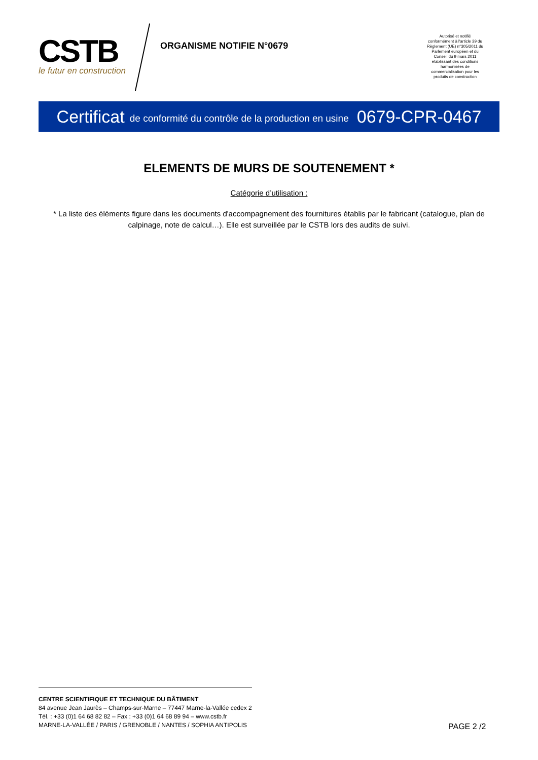CSTB
le futur en construction
ORGANISME NOTIFIE N°0679
Autorisé et notifié conformément à l'article 39 du Règlement (UE) n°305/2011 du Parlement européen et du Conseil du 9 mars 2011 établissant des conditions harmonisées de commercialisation pour les produits de construction
Certificat de conformité du contrôle de la production en usine 0679-CPR-0467
ELEMENTS DE MURS DE SOUTENEMENT *
Catégorie d’utilisation :
* La liste des éléments figure dans les documents d'accompagnement des fournitures établis par le fabricant (catalogue, plan de calpinage, note de calcul…). Elle est surveillée par le CSTB lors des audits de suivi.
CENTRE SCIENTIFIQUE ET TECHNIQUE DU BÂTIMENT
84 avenue Jean Jaurès – Champs-sur-Marne – 77447 Marne-la-Vallée cedex 2
Tél. : +33 (0)1 64 68 82 82 – Fax : +33 (0)1 64 68 89 94 – www.cstb.fr
MARNE-LA-VALLÉE / PARIS / GRENOBLE / NANTES / SOPHIA ANTIPOLIS
PAGE 2 /2